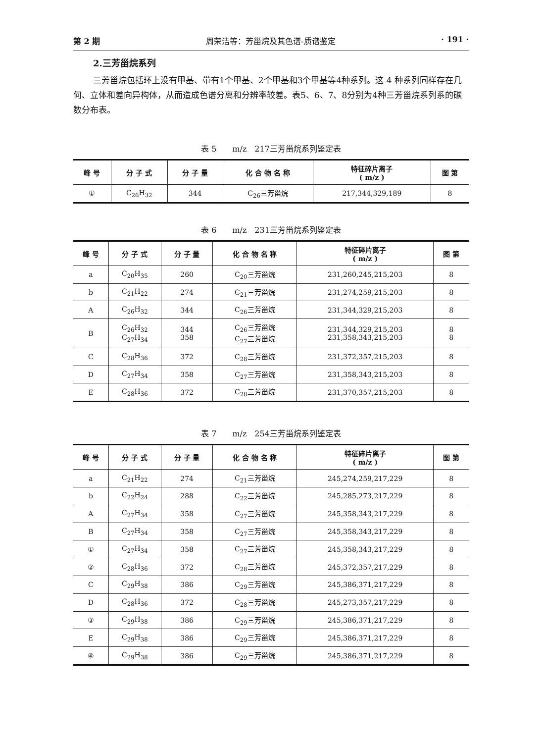第 2 期 周荣洁等：芳甾烷及其色谱-质谱鉴定 · 191 ·
2.三芳甾烷系列
三芳甾烷包括环上没有甲基、带有1个甲基、2个甲基和3个甲基等4种系列。这 4 种系列同样存在几何、立体和差向异构体，从而造成色谱分离和分辨率较差。表5、6、7、8分别为4种三芳甾烷系列系的碳数分布表。
表 5　　m/z　217三芳甾烷系列鉴定表
| 峰 号 | 分 子 式 | 分 子 量 | 化 合 物 名 称 | 特征碎片离子 ( m/z ) | 图 第 |
| --- | --- | --- | --- | --- | --- |
| ① | C<sub>26</sub>H<sub>32</sub> | 344 | C<sub>26</sub>三芳甾烷 | 217,344,329,189 | 8 |
表 6　　m/z　231三芳甾烷系列鉴定表
| 峰 号 | 分 子 式 | 分 子 量 | 化 合 物 名 称 | 特征碎片离子 ( m/z ) | 图 第 |
| --- | --- | --- | --- | --- | --- |
| a | C<sub>20</sub>H<sub>35</sub> | 260 | C<sub>20</sub>三芳甾烷 | 231,260,245,215,203 | 8 |
| b | C<sub>21</sub>H<sub>22</sub> | 274 | C<sub>21</sub>三芳甾烷 | 231,274,259,215,203 | 8 |
| A | C<sub>26</sub>H<sub>32</sub> | 344 | C<sub>26</sub>三芳甾烷 | 231,344,329,215,203 | 8 |
| B | C<sub>26</sub>H<sub>32</sub> C<sub>27</sub>H<sub>34</sub> | 344 358 | C<sub>26</sub>三芳甾烷 C<sub>27</sub>三芳甾烷 | 231,344,329,215,203 231,358,343,215,203 | 8 8 |
| C | C<sub>28</sub>H<sub>36</sub> | 372 | C<sub>28</sub>三芳甾烷 | 231,372,357,215,203 | 8 |
| D | C<sub>27</sub>H<sub>34</sub> | 358 | C<sub>27</sub>三芳甾烷 | 231,358,343,215,203 | 8 |
| E | C<sub>28</sub>H<sub>36</sub> | 372 | C<sub>28</sub>三芳甾烷 | 231,370,357,215,203 | 8 |
表 7　　m/z　254三芳甾烷系列鉴定表
| 峰 号 | 分 子 式 | 分 子 量 | 化 合 物 名 称 | 特征碎片离子 ( m/z ) | 图 第 |
| --- | --- | --- | --- | --- | --- |
| a | C<sub>21</sub>H<sub>22</sub> | 274 | C<sub>21</sub>三芳甾烷 | 245,274,259,217,229 | 8 |
| b | C<sub>22</sub>H<sub>24</sub> | 288 | C<sub>22</sub>三芳甾烷 | 245,285,273,217,229 | 8 |
| A | C<sub>27</sub>H<sub>34</sub> | 358 | C<sub>27</sub>三芳甾烷 | 245,358,343,217,229 | 8 |
| B | C<sub>27</sub>H<sub>34</sub> | 358 | C<sub>27</sub>三芳甾烷 | 245,358,343,217,229 | 8 |
| ① | C<sub>27</sub>H<sub>34</sub> | 358 | C<sub>27</sub>三芳甾烷 | 245,358,343,217,229 | 8 |
| ② | C<sub>28</sub>H<sub>36</sub> | 372 | C<sub>28</sub>三芳甾烷 | 245,372,357,217,229 | 8 |
| C | C<sub>29</sub>H<sub>38</sub> | 386 | C<sub>29</sub>三芳甾烷 | 245,386,371,217,229 | 8 |
| D | C<sub>28</sub>H<sub>36</sub> | 372 | C<sub>28</sub>三芳甾烷 | 245,273,357,217,229 | 8 |
| ③ | C<sub>29</sub>H<sub>38</sub> | 386 | C<sub>29</sub>三芳甾烷 | 245,386,371,217,229 | 8 |
| E | C<sub>29</sub>H<sub>38</sub> | 386 | C<sub>29</sub>三芳甾烷 | 245,386,371,217,229 | 8 |
| ④ | C<sub>29</sub>H<sub>38</sub> | 386 | C<sub>29</sub>三芳甾烷 | 245,386,371,217,229 | 8 |